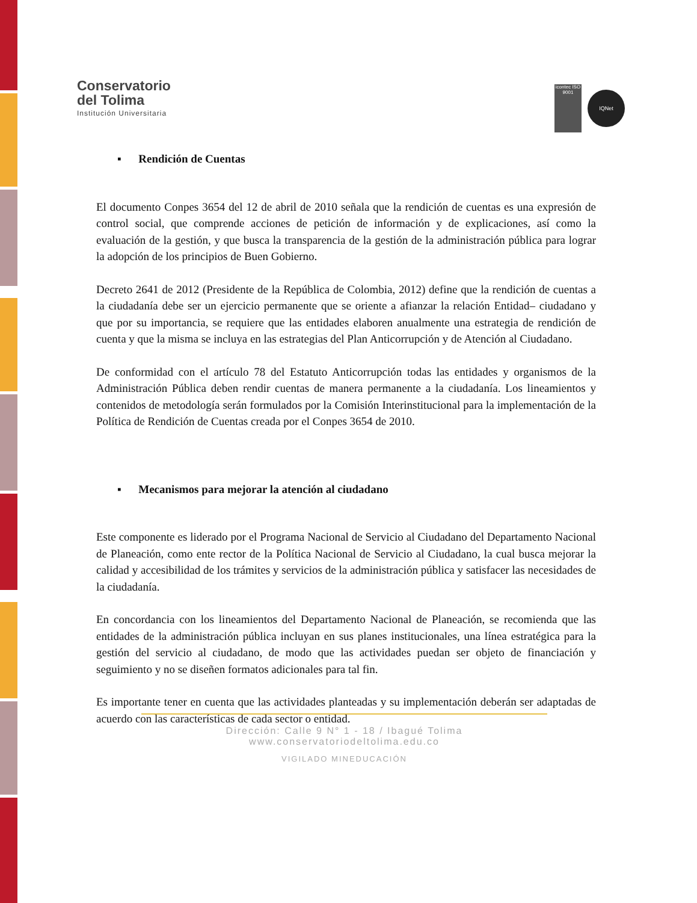Conservatorio
del Tolima
Institución Universitaria
icontec ISO 9001
IQNet
▪ Rendición de Cuentas
El documento Conpes 3654 del 12 de abril de 2010 señala que la rendición de cuentas es una expresión de control social, que comprende acciones de petición de información y de explicaciones, así como la evaluación de la gestión, y que busca la transparencia de la gestión de la administración pública para lograr la adopción de los principios de Buen Gobierno.
Decreto 2641 de 2012 (Presidente de la República de Colombia, 2012) define que la rendición de cuentas a la ciudadanía debe ser un ejercicio permanente que se oriente a afianzar la relación Entidad– ciudadano y que por su importancia, se requiere que las entidades elaboren anualmente una estrategia de rendición de cuenta y que la misma se incluya en las estrategias del Plan Anticorrupción y de Atención al Ciudadano.
De conformidad con el artículo 78 del Estatuto Anticorrupción todas las entidades y organismos de la Administración Pública deben rendir cuentas de manera permanente a la ciudadanía. Los lineamientos y contenidos de metodología serán formulados por la Comisión Interinstitucional para la implementación de la Política de Rendición de Cuentas creada por el Conpes 3654 de 2010.
▪ Mecanismos para mejorar la atención al ciudadano
Este componente es liderado por el Programa Nacional de Servicio al Ciudadano del Departamento Nacional de Planeación, como ente rector de la Política Nacional de Servicio al Ciudadano, la cual busca mejorar la calidad y accesibilidad de los trámites y servicios de la administración pública y satisfacer las necesidades de la ciudadanía.
En concordancia con los lineamientos del Departamento Nacional de Planeación, se recomienda que las entidades de la administración pública incluyan en sus planes institucionales, una línea estratégica para la gestión del servicio al ciudadano, de modo que las actividades puedan ser objeto de financiación y seguimiento y no se diseñen formatos adicionales para tal fin.
Es importante tener en cuenta que las actividades planteadas y su implementación deberán ser adaptadas de acuerdo con las características de cada sector o entidad.
Dirección: Calle 9 N° 1 - 18 / Ibagué Tolima
www.conservatoriodeltolima.edu.co
VIGILADO MINEDUCACIÓN